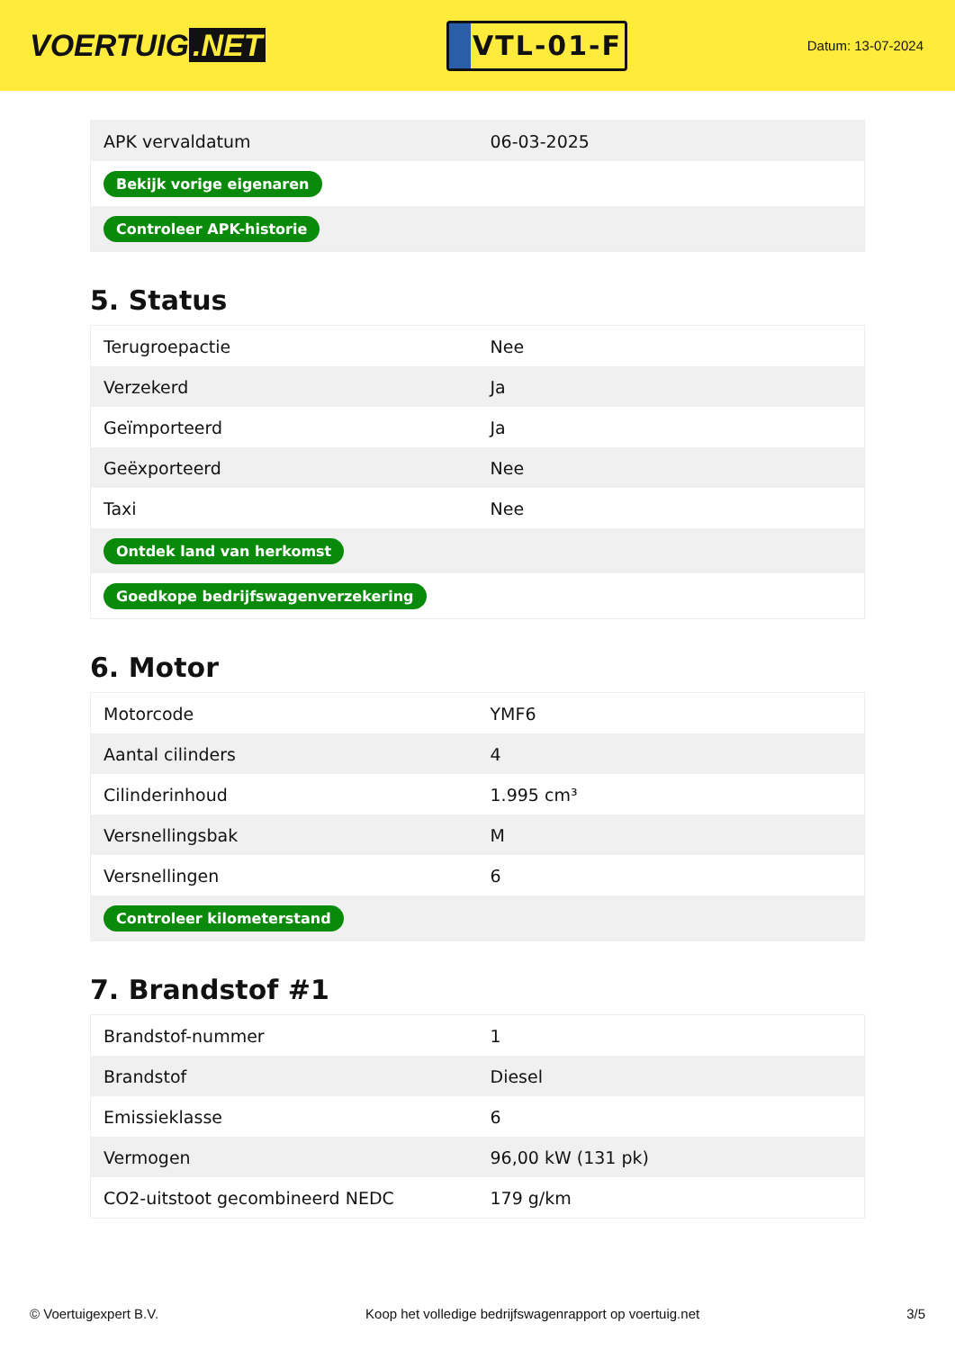VOERTUIG.NET
VTL-01-F
Datum: 13-07-2024
| APK vervaldatum | 06-03-2025 |
| Bekijk vorige eigenaren | |
| Controleer APK-historie | |
5. Status
| Terugroepactie | Nee |
| Verzekerd | Ja |
| Geïmporteerd | Ja |
| Geëxporteerd | Nee |
| Taxi | Nee |
| Ontdek land van herkomst | |
| Goedkope bedrijfswagenverzekering | |
6. Motor
| Motorcode | YMF6 |
| Aantal cilinders | 4 |
| Cilinderinhoud | 1.995 cm³ |
| Versnellingsbak | M |
| Versnellingen | 6 |
| Controleer kilometerstand | |
7. Brandstof #1
| Brandstof-nummer | 1 |
| Brandstof | Diesel |
| Emissieklasse | 6 |
| Vermogen | 96,00 kW (131 pk) |
| CO2-uitstoot gecombineerd NEDC | 179 g/km |
© Voertuigexpert B.V. Koop het volledige bedrijfswagenrapport op voertuig.net 3/5